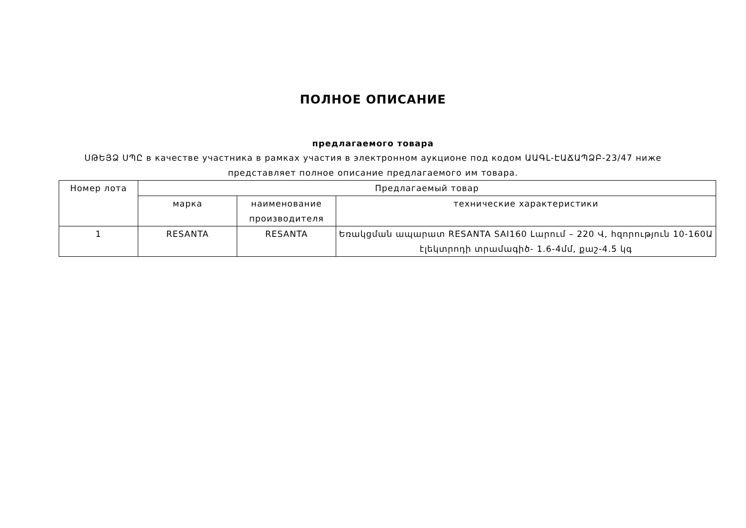ПОЛНОЕ ОПИСАНИЕ
предлагаемого товара
ՍԹԵՅՁ ՍՊԸ в качестве участника в рамках участия в электронном аукционе под кодом ԱԱԳԼ-ԷԱՃԱՊՁԲ-23/47 ниже представляет полное описание предлагаемого им товара.
| Номер лота | Предлагаемый товар | | |
| --- | --- | --- | --- |
| | марка | наименование производителя | технические характеристики |
| 1 | RESANTA | RESANTA | Եռակցման ապարատ RESANTA SAI160 Լարում – 220 Վ, հզորություն 10-160Ա էլեկտրոդի տրամագիծ- 1.6-4մմ, քաշ-4.5 կգ |